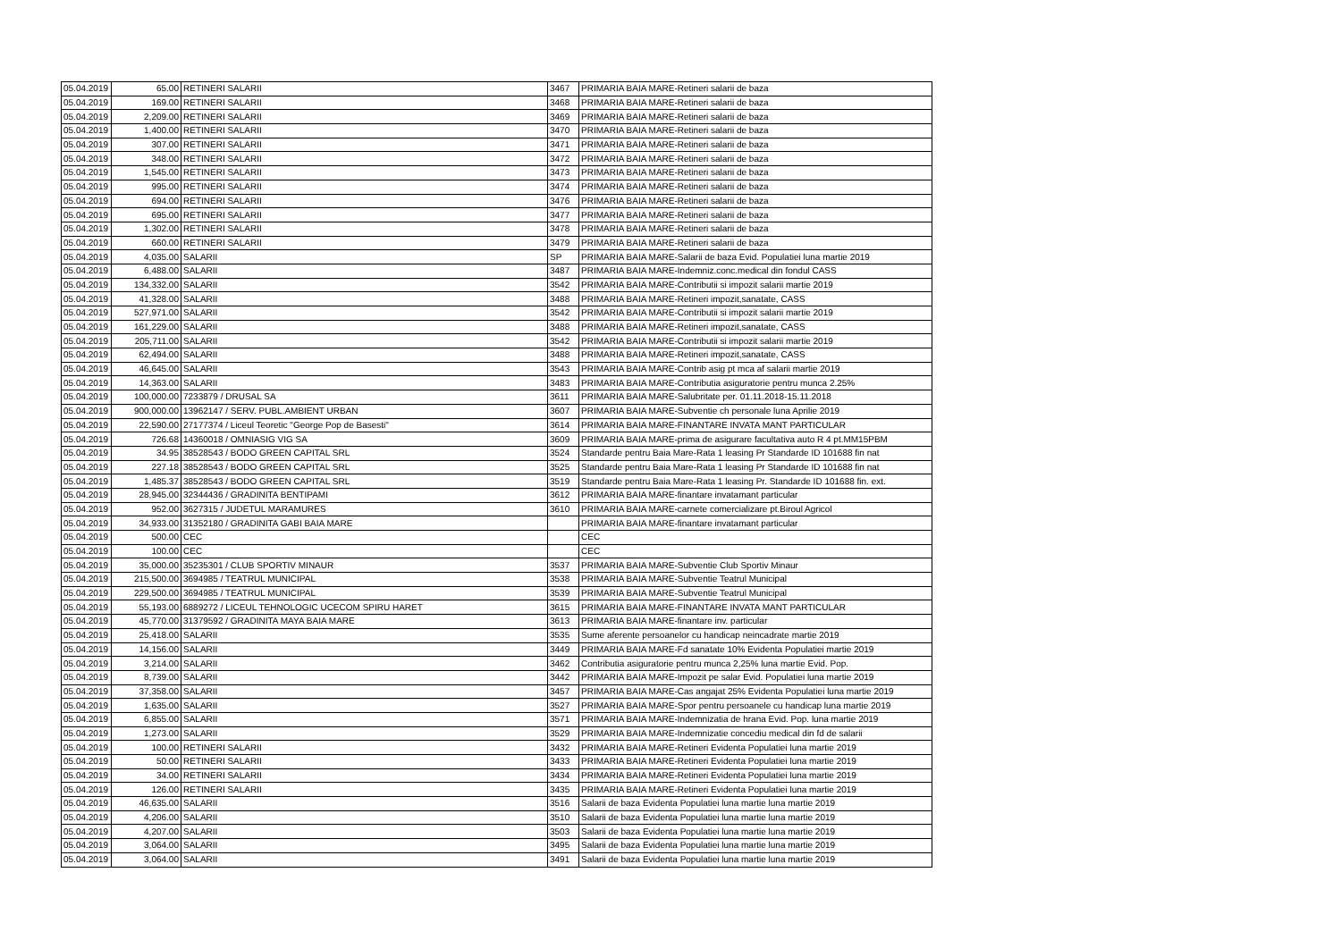| 05.04.2019 | 65.00 | RETINERI SALARII | 3467 | PRIMARIA BAIA MARE-Retineri salarii de baza |
| 05.04.2019 | 169.00 | RETINERI SALARII | 3468 | PRIMARIA BAIA MARE-Retineri salarii de baza |
| 05.04.2019 | 2,209.00 | RETINERI SALARII | 3469 | PRIMARIA BAIA MARE-Retineri salarii de baza |
| 05.04.2019 | 1,400.00 | RETINERI SALARII | 3470 | PRIMARIA BAIA MARE-Retineri salarii de baza |
| 05.04.2019 | 307.00 | RETINERI SALARII | 3471 | PRIMARIA BAIA MARE-Retineri salarii de baza |
| 05.04.2019 | 348.00 | RETINERI SALARII | 3472 | PRIMARIA BAIA MARE-Retineri salarii de baza |
| 05.04.2019 | 1,545.00 | RETINERI SALARII | 3473 | PRIMARIA BAIA MARE-Retineri salarii de baza |
| 05.04.2019 | 995.00 | RETINERI SALARII | 3474 | PRIMARIA BAIA MARE-Retineri salarii de baza |
| 05.04.2019 | 694.00 | RETINERI SALARII | 3476 | PRIMARIA BAIA MARE-Retineri salarii de baza |
| 05.04.2019 | 695.00 | RETINERI SALARII | 3477 | PRIMARIA BAIA MARE-Retineri salarii de baza |
| 05.04.2019 | 1,302.00 | RETINERI SALARII | 3478 | PRIMARIA BAIA MARE-Retineri salarii de baza |
| 05.04.2019 | 660.00 | RETINERI SALARII | 3479 | PRIMARIA BAIA MARE-Retineri salarii de baza |
| 05.04.2019 | 4,035.00 | SALARII | SP | PRIMARIA BAIA MARE-Salarii de baza Evid. Populatiei luna martie 2019 |
| 05.04.2019 | 6,488.00 | SALARII | 3487 | PRIMARIA BAIA MARE-Indemniz.conc.medical din fondul CASS |
| 05.04.2019 | 134,332.00 | SALARII | 3542 | PRIMARIA BAIA MARE-Contributii si impozit salarii martie 2019 |
| 05.04.2019 | 41,328.00 | SALARII | 3488 | PRIMARIA BAIA MARE-Retineri impozit,sanatate, CASS |
| 05.04.2019 | 527,971.00 | SALARII | 3542 | PRIMARIA BAIA MARE-Contributii si impozit salarii martie 2019 |
| 05.04.2019 | 161,229.00 | SALARII | 3488 | PRIMARIA BAIA MARE-Retineri impozit,sanatate, CASS |
| 05.04.2019 | 205,711.00 | SALARII | 3542 | PRIMARIA BAIA MARE-Contributii si impozit salarii martie 2019 |
| 05.04.2019 | 62,494.00 | SALARII | 3488 | PRIMARIA BAIA MARE-Retineri impozit,sanatate, CASS |
| 05.04.2019 | 46,645.00 | SALARII | 3543 | PRIMARIA BAIA MARE-Contrib asig pt mca af salarii martie 2019 |
| 05.04.2019 | 14,363.00 | SALARII | 3483 | PRIMARIA BAIA MARE-Contributia asiguratorie pentru munca 2.25% |
| 05.04.2019 | 100,000.00 | 7233879 / DRUSAL SA | 3611 | PRIMARIA BAIA MARE-Salubritate per. 01.11.2018-15.11.2018 |
| 05.04.2019 | 900,000.00 | 13962147 / SERV. PUBL.AMBIENT URBAN | 3607 | PRIMARIA BAIA MARE-Subventie ch personale luna Aprilie 2019 |
| 05.04.2019 | 22,590.00 | 27177374 / Liceul Teoretic "George Pop de Basesti" | 3614 | PRIMARIA BAIA MARE-FINANTARE INVATA MANT PARTICULAR |
| 05.04.2019 | 726.68 | 14360018 / OMNIASIG VIG SA | 3609 | PRIMARIA BAIA MARE-prima de asigurare facultativa auto R 4 pt.MM15PBM |
| 05.04.2019 | 34.95 | 38528543 / BODO GREEN CAPITAL SRL | 3524 | Standarde pentru Baia Mare-Rata 1 leasing Pr Standarde ID 101688 fin nat |
| 05.04.2019 | 227.18 | 38528543 / BODO GREEN CAPITAL SRL | 3525 | Standarde pentru Baia Mare-Rata 1 leasing Pr Standarde ID 101688 fin nat |
| 05.04.2019 | 1,485.37 | 38528543 / BODO GREEN CAPITAL SRL | 3519 | Standarde pentru Baia Mare-Rata 1 leasing Pr. Standarde ID 101688 fin. ext. |
| 05.04.2019 | 28,945.00 | 32344436 / GRADINITA BENTIPAMI | 3612 | PRIMARIA BAIA MARE-finantare invatamant particular |
| 05.04.2019 | 952.00 | 3627315 / JUDETUL MARAMURES | 3610 | PRIMARIA BAIA MARE-carnete comercializare pt.Biroul Agricol |
| 05.04.2019 | 34,933.00 | 31352180 / GRADINITA GABI BAIA MARE | | PRIMARIA BAIA MARE-finantare invatamant particular |
| 05.04.2019 | 500.00 | CEC | | CEC |
| 05.04.2019 | 100.00 | CEC | | CEC |
| 05.04.2019 | 35,000.00 | 35235301 / CLUB SPORTIV MINAUR | 3537 | PRIMARIA BAIA MARE-Subventie Club Sportiv Minaur |
| 05.04.2019 | 215,500.00 | 3694985 / TEATRUL MUNICIPAL | 3538 | PRIMARIA BAIA MARE-Subventie Teatrul Municipal |
| 05.04.2019 | 229,500.00 | 3694985 / TEATRUL MUNICIPAL | 3539 | PRIMARIA BAIA MARE-Subventie Teatrul Municipal |
| 05.04.2019 | 55,193.00 | 6889272 / LICEUL TEHNOLOGIC UCECOM SPIRU HARET | 3615 | PRIMARIA BAIA MARE-FINANTARE INVATA MANT PARTICULAR |
| 05.04.2019 | 45,770.00 | 31379592 / GRADINITA MAYA BAIA MARE | 3613 | PRIMARIA BAIA MARE-finantare inv. particular |
| 05.04.2019 | 25,418.00 | SALARII | 3535 | Sume aferente persoanelor cu handicap neincadrate martie 2019 |
| 05.04.2019 | 14,156.00 | SALARII | 3449 | PRIMARIA BAIA MARE-Fd sanatate 10% Evidenta Populatiei martie 2019 |
| 05.04.2019 | 3,214.00 | SALARII | 3462 | Contributia asiguratorie pentru munca 2,25% luna martie Evid. Pop. |
| 05.04.2019 | 8,739.00 | SALARII | 3442 | PRIMARIA BAIA MARE-Impozit pe salar Evid. Populatiei luna martie 2019 |
| 05.04.2019 | 37,358.00 | SALARII | 3457 | PRIMARIA BAIA MARE-Cas angajat 25% Evidenta Populatiei luna martie 2019 |
| 05.04.2019 | 1,635.00 | SALARII | 3527 | PRIMARIA BAIA MARE-Spor pentru persoanele cu handicap luna martie 2019 |
| 05.04.2019 | 6,855.00 | SALARII | 3571 | PRIMARIA BAIA MARE-Indemnizatia de hrana Evid. Pop. luna martie 2019 |
| 05.04.2019 | 1,273.00 | SALARII | 3529 | PRIMARIA BAIA MARE-Indemnizatie concediu medical din fd de salarii |
| 05.04.2019 | 100.00 | RETINERI SALARII | 3432 | PRIMARIA BAIA MARE-Retineri Evidenta Populatiei luna martie 2019 |
| 05.04.2019 | 50.00 | RETINERI SALARII | 3433 | PRIMARIA BAIA MARE-Retineri Evidenta Populatiei luna martie 2019 |
| 05.04.2019 | 34.00 | RETINERI SALARII | 3434 | PRIMARIA BAIA MARE-Retineri Evidenta Populatiei luna martie 2019 |
| 05.04.2019 | 126.00 | RETINERI SALARII | 3435 | PRIMARIA BAIA MARE-Retineri Evidenta Populatiei luna martie 2019 |
| 05.04.2019 | 46,635.00 | SALARII | 3516 | Salarii de baza Evidenta Populatiei luna martie luna martie 2019 |
| 05.04.2019 | 4,206.00 | SALARII | 3510 | Salarii de baza Evidenta Populatiei luna martie luna martie 2019 |
| 05.04.2019 | 4,207.00 | SALARII | 3503 | Salarii de baza Evidenta Populatiei luna martie luna martie 2019 |
| 05.04.2019 | 3,064.00 | SALARII | 3495 | Salarii de baza Evidenta Populatiei luna martie luna martie 2019 |
| 05.04.2019 | 3,064.00 | SALARII | 3491 | Salarii de baza Evidenta Populatiei luna martie luna martie 2019 |